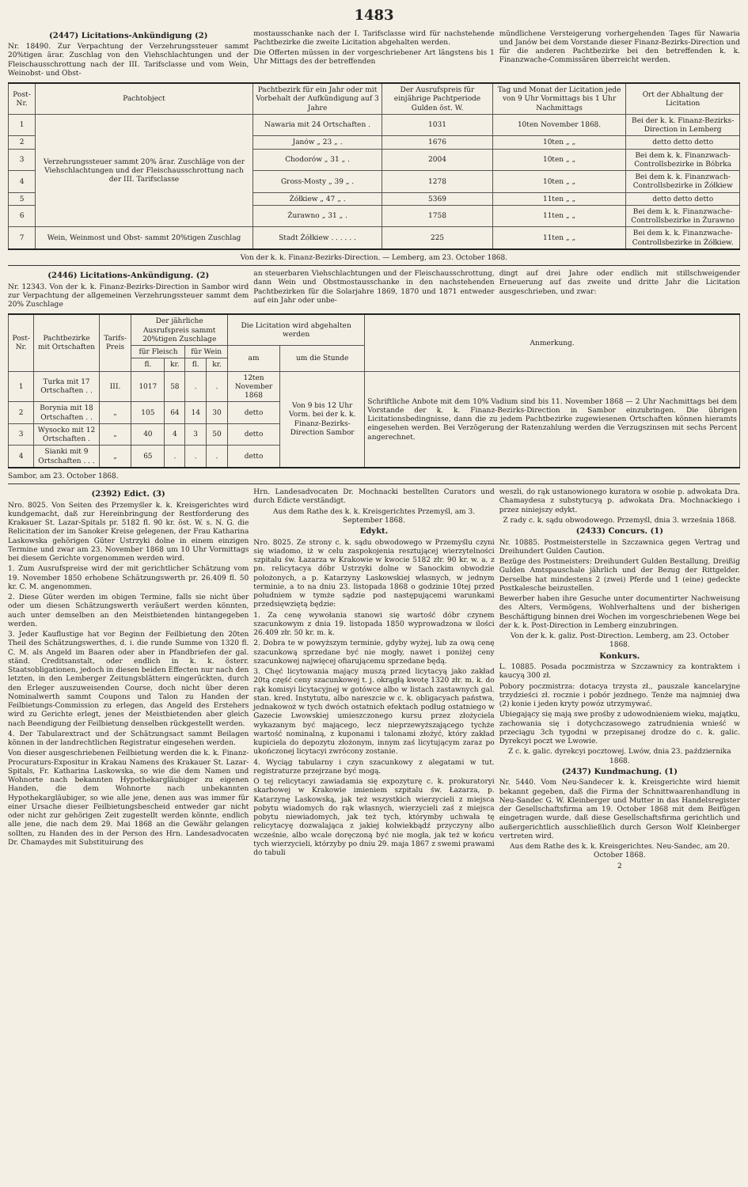1483
(2447) Licitations-Ankündigung (2)
Nr. 18490. Zur Verpachtung der Verzehrungssteuer sammt 20%tigen ärar. Zuschlag von den Viehschlachtungen und der Fleischausschrottung nach der III. Tarifsclasse und vom Wein, Weinobst- und Obst-
mostausschanke nach der I. Tarifsclasse wird für nachstehende Pachtbezirke die zweite Licitation abgehalten werden.
Die Offerten müssen in der vorgeschriebener Art längstens bis 1 Uhr Mittags des der betreffenden
mündlichene Versteigerung vorhergehenden Tages für Nawaria und Janów bei dem Vorstande dieser Finanz-Bezirks-Direction und für die anderen Pachtbezirke bei den betreffenden k. k. Finanzwache-Commissären überreicht werden.
| Post-Nr. | Pachtobject | Pachtbezirk für ein Jahr oder mit Vorbehalt der Aufkündigung auf 3 Jahre | Der Ausrufspreis für einjährige Pachtperiode Gulden öst. W. | Tag und Monat der Licitation jede von 9 Uhr Vormittags bis 1 Uhr Nachmittags | Ort der Abhaltung der Licitation |
| --- | --- | --- | --- | --- | --- |
| 1 | Verzehrungssteuer sammt 20% ärar. Zuschläge von der Viehschlachtungen und der Fleischausschrottung nach der III. Tarifsclasse | Nawaria mit 24 Ortschaften . | 1031 | 10ten November 1868. | Bei der k. k. Finanz-Bezirks-Direction in Lemberg |
| 2 | | Janów „ 23 „ . | 1676 | 10ten „ „ | detto detto detto |
| 3 | | Chodorów „ 31 „ . | 2004 | 10ten „ „ | Bei dem k. k. Finanzwach-Controllsbezirke in Bóbrka |
| 4 | | Gross-Mosty „ 39 „ . | 1278 | 10ten „ „ | Bei dem k. k. Finanzwach-Controllsbezirke in Żółkiew |
| 5 | | Żółkiew „ 47 „ . | 5369 | 11ten „ „ | detto detto detto |
| 6 | | Żurawno „ 31 „ . | 1758 | 11ten „ „ | Bei dem k. k. Finanzwache-Controllsbezirke in Żurawno |
| 7 | Wein, Weinmost und Obst- sammt 20%tigen Zuschlag | Stadt Żółkiew . . . . . . | 225 | 11ten „ „ | Bei dem k. k. Finanzwache-Controllsbezirke in Żółkiew. |
Von der k. k. Finanz-Bezirks-Direction. — Lemberg, am 23. October 1868.
(2446) Licitations-Ankündigung. (2)
Nr. 12343. Von der k. k. Finanz-Bezirks-Direction in Sambor wird zur Verpachtung der allgemeinen Verzehrungssteuer sammt dem 20% Zuschlage
an steuerbaren Viehschlachtungen und der Fleischausschrottung, dann Wein und Obstmostausschanke in den nachstehenden Pachtbezirken für die Solarjahre 1869, 1870 und 1871 entweder auf ein Jahr oder unbe-
dingt auf drei Jahre oder endlich mit stillschweigender Erneuerung auf das zweite und dritte Jahr die Licitation ausgeschrieben, und zwar:
| Post-Nr. | Pachtbezirke mit Ortschaften | Tarifs-Preis | Der jährliche Ausrufspreis sammt 20%tigen Zuschlage | | | | Die Licitation wird abgehalten werden | | Anmerkung. |
| --- | --- | --- | --- | --- | --- | --- | --- | --- | --- |
| | | | für Fleisch | | für Wein | | am | um die Stunde | |
| | | | fl. | kr. | fl. | kr. | | | |
| 1 | Turka mit 17 Ortschaften . . | III. | 1017 | 58 | . | . | 12ten November 1868 | Von 9 bis 12 Uhr Vorm. bei der k. k. Finanz-Bezirks-Direction Sambor | Schriftliche Anbote mit dem 10% Vadium sind bis 11. November 1868 — 2 Uhr Nachmittags bei dem Vorstande der k. k. Finanz-Bezirks-Direction in Sambor einzubringen. Die übrigen Licitationsbedingnisse, dann die zu jedem Pachtbezirke zugewiesenen Ortschaften können hieramts eingesehen werden. Bei Verzögerung der Ratenzahlung werden die Verzugszinsen mit sechs Percent angerechnet. |
| 2 | Borynia mit 18 Ortschaften . . | „ | 105 | 64 | 14 | 30 | detto | | |
| 3 | Wysocko mit 12 Ortschaften . | „ | 40 | 4 | 3 | 50 | detto | | |
| 4 | Sianki mit 9 Ortschaften . . . | „ | 65 | . | . | . | detto | | |
Sambor, am 23. October 1868.
(2392) Edict. (3)
Nro. 8025. Von Seiten des Przemyśler k. k. Kreisgerichtes wird kundgemacht, daß zur Hereinbringung der Restforderung des Krakauer St. Lazar-Spitals pr. 5182 fl. 90 kr. öst. W. s. N. G. die Relicitation der im Sanoker Kreise gelegenen, der Frau Katharina Laskowska gehörigen Güter Ustrzyki dolne in einem einzigen Termine und zwar am 23. November 1868 um 10 Uhr Vormittags bei diesem Gerichte vorgenommen werden wird.
1. Zum Ausrufspreise wird der mit gerichtlicher Schätzung vom 19. November 1850 erhobene Schätzungswerth pr. 26.409 fl. 50 kr. C. M. angenommen.
2. Diese Güter werden im obigen Termine, falls sie nicht über oder um diesen Schätzungswerth veräußert werden könnten, auch unter demselben an den Meistbietenden hintangegeben werden.
3. Jeder Kauflustige hat vor Beginn der Feilbietung den 20ten Theil des Schätzungswerthes, d. i. die runde Summe von 1320 fl. C. M. als Angeld im Baaren oder aber in Pfandbriefen der gal. ständ. Creditsanstalt, oder endlich in k. k. österr. Staatsobligationen, jedoch in diesen beiden Effecten nur nach den letzten, in den Lemberger Zeitungsblättern eingerückten, durch den Erleger auszuweisenden Course, doch nicht über deren Nominalwerth sammt Coupons und Talon zu Handen der Feilbietungs-Commission zu erlegen, das Angeld des Erstehers wird zu Gerichte erlegt, jenes der Meistbietenden aber gleich nach Beendigung der Feilbietung denselben rückgestellt werden.
4. Der Tabularextract und der Schätzungsact sammt Beilagen können in der landrechtlichen Registratur eingesehen werden.
Von dieser ausgeschriebenen Feilbietung werden die k. k. Finanz-Procuraturs-Expositur in Krakau Namens des Krakauer St. Lazar-Spitals, Fr. Katharina Laskowska, so wie die dem Namen und Wohnorte nach bekannten Hypothekargläubiger zu eigenen Handen, die dem Wohnorte nach unbekannten Hypothekargläubiger, so wie alle jene, denen aus was immer für einer Ursache dieser Feilbietungsbescheid entweder gar nicht oder nicht zur gehörigen Zeit zugestellt werden könnte, endlich alle jene, die nach dem 29. Mai 1868 an die Gewähr gelangen sollten, zu Handen des in der Person des Hrn. Landesadvocaten Dr. Chamaydes mit Substituirung des
Hrn. Landesadvocaten Dr. Mochnacki bestellten Curators und durch Edicte verständigt.
Aus dem Rathe des k. k. Kreisgerichtes Przemyśl, am 3. September 1868.
Edykt.
Nro. 8025. Ze strony c. k. sądu obwodowego w Przemyślu czyni się wiadomo, iż w celu zaspokojenia resztującej wierzytelności szpitalu św. Łazarza w Krakowie w kwocie 5182 złr. 90 kr. w. a. z pn. relicytacya dóbr Ustrzyki dolne w Sanockim obwodzie położonych, a p. Katarzyny Laskowskiej własnych, w jednym terminie, a to na dniu 23. listopada 1868 o godzinie 10tej przed południem w tymże sądzie pod następującemi warunkami przedsięwziętą będzie:
1. Za cenę wywołania stanowi się wartość dóbr czynem szacunkowym z dnia 19. listopada 1850 wyprowadzona w ilości 26.409 złr. 50 kr. m. k.
2. Dobra te w powyższym terminie, gdyby wyżej, lub za ową cenę szacunkową sprzedane być nie mogły, nawet i poniżej ceny szacunkowej najwięcej ofiarującemu sprzedane będą.
3. Chęć licytowania mający muszą przed licytacyą jako zakład 20tą część ceny szacunkowej t. j. okrągłą kwotę 1320 złr. m. k. do rąk komisyi licytacyjnej w gotówce albo w listach zastawnych gal. stan. kred. Instytutu, albo nareszcie w c. k. obligacyach państwa, jednakowoż w tych dwóch ostatnich efektach podług ostatniego w Gazecie Lwowskiej umieszczonego kursu przez złożyciela wykazanym być mającego, lecz nieprzewyższającego tychże wartość nominalną, z kuponami i talonami złożyć, który zakład kupiciela do depozytu złożonym, innym zaś licytującym zaraz po ukończonej licytacyi zwrócony zostanie.
4. Wyciąg tabularny i czyn szacunkowy z alegatami w tut. registraturze przejrzane być mogą.
O tej relicytacyi zawiadamia się expozyturę c. k. prokuratoryi skarbowej w Krakowie imieniem szpitalu św. Łazarza, p. Katarzynę Laskowską, jak też wszystkich wierzycieli z miejsca pobytu wiadomych do rąk własnych, wierzycieli zaś z miejsca pobytu niewiadomych, jak też tych, którymby uchwała tę relicytacyę dozwalająca z jakiej kolwiekbądź przyczyny albo wcześnie, albo wcale doręczoną być nie mogła, jak też w końcu tych wierzycieli, którzyby po dniu 29. maja 1867 z swemi prawami do tabuli
weszli, do rąk ustanowionego kuratora w osobie p. adwokata Dra. Chamaydesa z substytucyą p. adwokata Dra. Mochnackiego i przez niniejszy edykt.
Z rady c. k. sądu obwodowego. Przemyśl, dnia 3. września 1868.
(2433) Concurs. (1)
Nr. 10885. Postmeisterstelle in Szczawnica gegen Vertrag und Dreihundert Gulden Caution.
Bezüge des Postmeisters: Dreihundert Gulden Bestallung, Dreißig Gulden Amtspauschale jährlich und der Bezug der Rittgelder. Derselbe hat mindestens 2 (zwei) Pferde und 1 (eine) gedeckte Postkalesche beizustellen.
Bewerber haben ihre Gesuche unter documentirter Nachweisung des Alters, Vermögens, Wohlverhaltens und der bisherigen Beschäftigung binnen drei Wochen im vorgeschriebenen Wege bei der k. k. Post-Direction in Lemberg einzubringen.
Von der k. k. galiz. Post-Direction. Lemberg, am 23. October 1868.
Konkurs.
L. 10885. Posada poczmistrza w Szczawnicy za kontraktem i kaucyą 300 zł.
Pobory poczmistrza: dotacya trzysta zł., pauszale kancelaryjne trzydzieści zł. rocznie i pobór jezdnego. Tenże ma najmniej dwa (2) konie i jeden kryty powóz utrzymywać.
Ubiegający się mają swe prośby z udowodnieniem wieku, majątku, zachowania się i dotychczasowego zatrudnienia wnieść w przeciągu 3ch tygodni w przepisanej drodze do c. k. galic. Dyrekcyi poczt we Lwowie.
Z c. k. galic. dyrekcyi pocztowej. Lwów, dnia 23. października 1868.
(2437) Kundmachung. (1)
Nr. 5440. Vom Neu-Sandecer k. k. Kreisgerichte wird hiemit bekannt gegeben, daß die Firma der Schnittwaarenhandlung in Neu-Sandec G. W. Kleinberger und Mutter in das Handelsregister der Gesellschaftsfirma am 19. October 1868 mit dem Beifügen eingetragen wurde, daß diese Gesellschaftsfirma gerichtlich und außergerichtlich ausschließlich durch Gerson Wolf Kleinberger vertreten wird.
Aus dem Rathe des k. k. Kreisgerichtes. Neu-Sandec, am 20. October 1868.
2